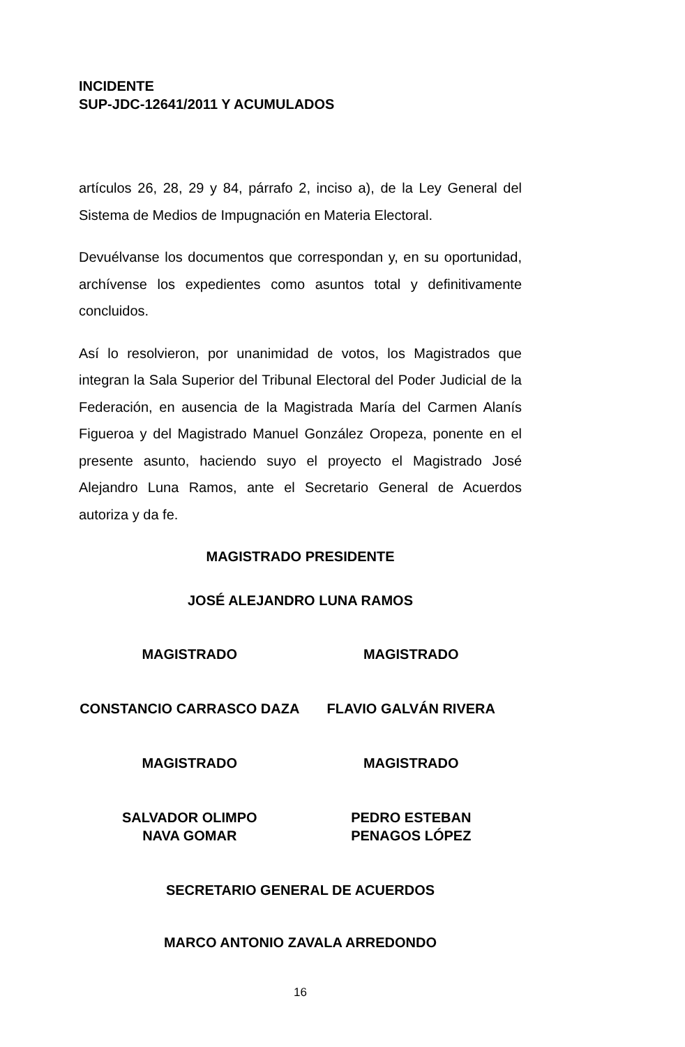INCIDENTE
SUP-JDC-12641/2011 Y ACUMULADOS
artículos 26, 28, 29 y 84, párrafo 2, inciso a), de la Ley General del Sistema de Medios de Impugnación en Materia Electoral.
Devuélvanse los documentos que correspondan y, en su oportunidad, archívense los expedientes como asuntos total y definitivamente concluidos.
Así lo resolvieron, por unanimidad de votos, los Magistrados que integran la Sala Superior del Tribunal Electoral del Poder Judicial de la Federación, en ausencia de la Magistrada María del Carmen Alanís Figueroa y del Magistrado Manuel González Oropeza, ponente en el presente asunto, haciendo suyo el proyecto el Magistrado José Alejandro Luna Ramos, ante el Secretario General de Acuerdos autoriza y da fe.
MAGISTRADO PRESIDENTE
JOSÉ ALEJANDRO LUNA RAMOS
MAGISTRADO MAGISTRADO
CONSTANCIO CARRASCO DAZA FLAVIO GALVÁN RIVERA
MAGISTRADO MAGISTRADO
SALVADOR OLIMPO
NAVA GOMAR
PEDRO ESTEBAN
PENAGOS LÓPEZ
SECRETARIO GENERAL DE ACUERDOS
MARCO ANTONIO ZAVALA ARREDONDO
16